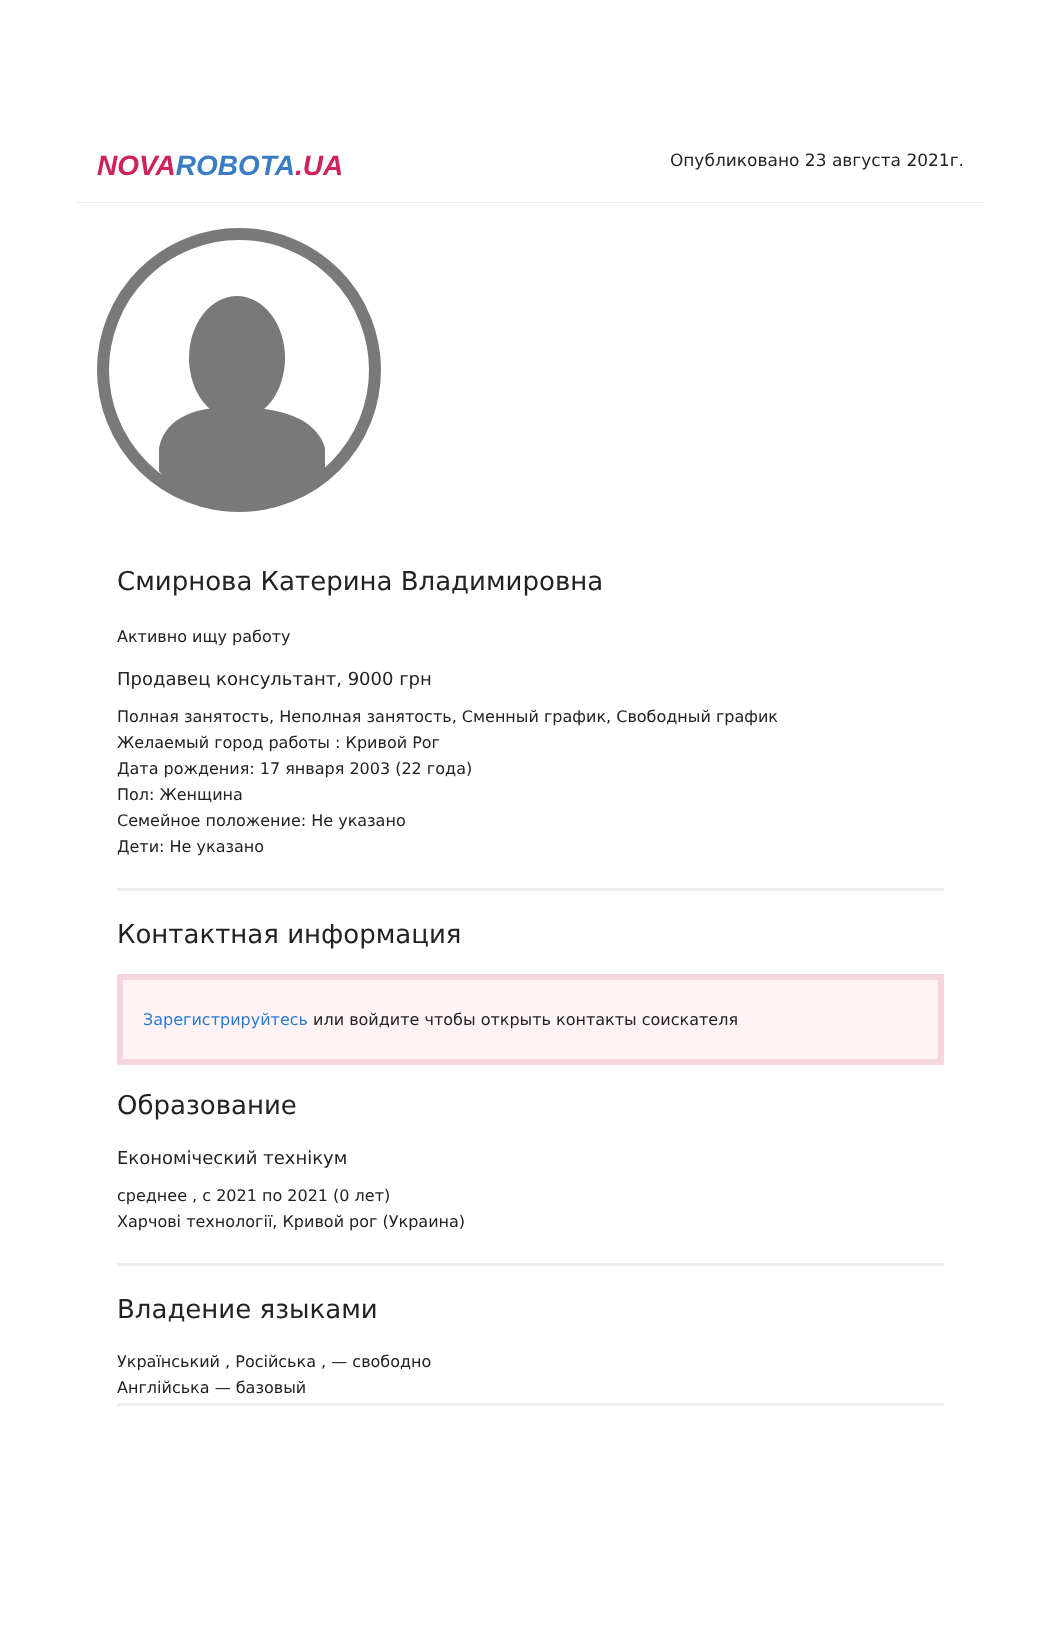NOVAROBOTA.UA
Опубликовано 23 августа 2021г.
Смирнова Катерина Владимировна
Активно ищу работу
Продавец консультант, 9000 грн
Полная занятость, Неполная занятость, Сменный график, Свободный график
Желаемый город работы : Кривой Рог
Дата рождения: 17 января 2003 (22 года)
Пол: Женщина
Семейное положение: Не указано
Дети: Не указано
Контактная информация
Зарегистрируйтесь или войдите чтобы открыть контакты соискателя
Образование
Економіческий технікум
среднее , с 2021 по 2021 (0 лет)
Харчові технології, Кривой рог (Украина)
Владение языками
Український , Російська , — свободно
Англійська — базовый